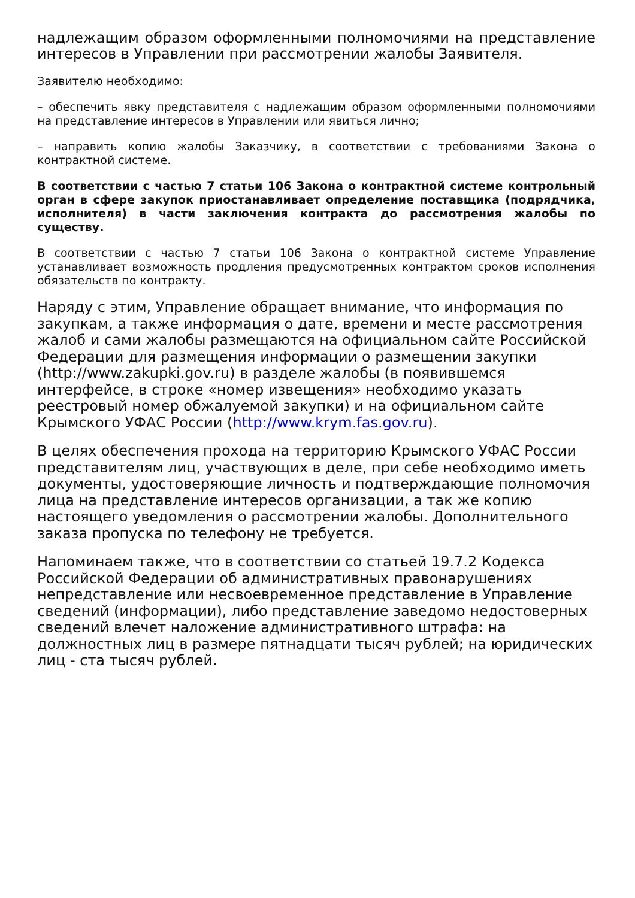надлежащим образом оформленными полномочиями на представление интересов в Управлении при рассмотрении жалобы Заявителя.
Заявителю необходимо:
– обеспечить явку представителя с надлежащим образом оформленными полномочиями на представление интересов в Управлении или явиться лично;
– направить копию жалобы Заказчику, в соответствии с требованиями Закона о контрактной системе.
В соответствии с частью 7 статьи 106 Закона о контрактной системе контрольный орган в сфере закупок приостанавливает определение поставщика (подрядчика, исполнителя) в части заключения контракта до рассмотрения жалобы по существу.
В соответствии с частью 7 статьи 106 Закона о контрактной системе Управление устанавливает возможность продления предусмотренных контрактом сроков исполнения обязательств по контракту.
Наряду с этим, Управление обращает внимание, что информация по закупкам, а также информация о дате, времени и месте рассмотрения жалоб и сами жалобы размещаются на официальном сайте Российской Федерации для размещения информации о размещении закупки (http://www.zakupki.gov.ru) в разделе жалобы (в появившемся интерфейсе, в строке «номер извещения» необходимо указать реестровый номер обжалуемой закупки) и на официальном сайте Крымского УФАС России (http://www.krym.fas.gov.ru).
В целях обеспечения прохода на территорию Крымского УФАС России представителям лиц, участвующих в деле, при себе необходимо иметь документы, удостоверяющие личность и подтверждающие полномочия лица на представление интересов организации, а так же копию настоящего уведомления о рассмотрении жалобы. Дополнительного заказа пропуска по телефону не требуется.
Напоминаем также, что в соответствии со статьей 19.7.2 Кодекса Российской Федерации об административных правонарушениях непредставление или несвоевременное представление в Управление сведений (информации), либо представление заведомо недостоверных сведений влечет наложение административного штрафа: на должностных лиц в размере пятнадцати тысяч рублей; на юридических лиц - ста тысяч рублей.